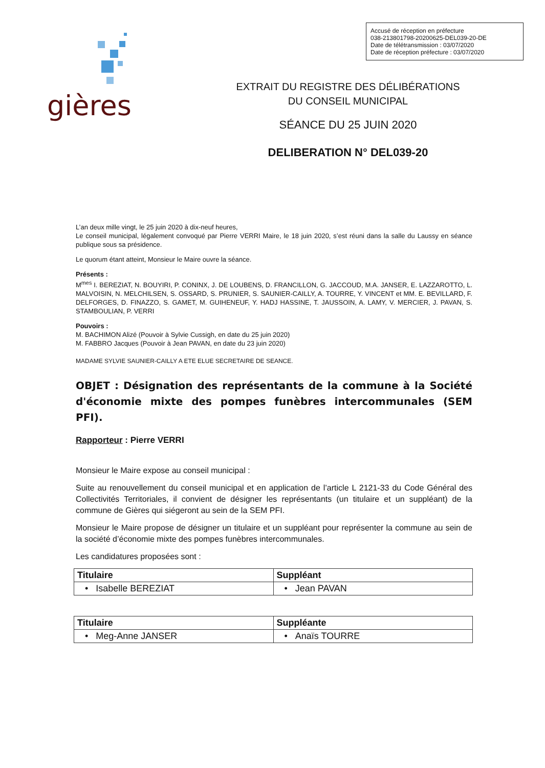Accusé de réception en préfecture
038-213801798-20200625-DEL039-20-DE
Date de télétransmission : 03/07/2020
Date de réception préfecture : 03/07/2020
gières
EXTRAIT DU REGISTRE DES DÉLIBÉRATIONS
DU CONSEIL MUNICIPAL
SÉANCE DU 25 JUIN 2020
DELIBERATION N° DEL039-20
L’an deux mille vingt, le 25 juin 2020 à dix-neuf heures,
Le conseil municipal, légalement convoqué par Pierre VERRI Maire, le 18 juin 2020, s’est réuni dans la salle du Laussy en séance publique sous sa présidence.
Le quorum étant atteint, Monsieur le Maire ouvre la séance.
Présents :
M<sup>mes</sup> I. BEREZIAT, N. BOUYIRI, P. CONINX, J. DE LOUBENS, D. FRANCILLON, G. JACCOUD, M.A. JANSER, E. LAZZAROTTO, L. MALVOISIN, N. MELCHILSEN, S. OSSARD, S. PRUNIER, S. SAUNIER-CAILLY, A. TOURRE, Y. VINCENT et MM. E. BEVILLARD, F. DELFORGES, D. FINAZZO, S. GAMET, M. GUIHENEUF, Y. HADJ HASSINE, T. JAUSSOIN, A. LAMY, V. MERCIER, J. PAVAN, S. STAMBOULIAN, P. VERRI
Pouvoirs :
M. BACHIMON Alizé (Pouvoir à Sylvie Cussigh, en date du 25 juin 2020)
M. FABBRO Jacques (Pouvoir à Jean PAVAN, en date du 23 juin 2020)
MADAME SYLVIE SAUNIER-CAILLY A ETE ELUE SECRETAIRE DE SEANCE.
OBJET : Désignation des représentants de la commune à la Société d'économie mixte des pompes funèbres intercommunales (SEM PFI).
Rapporteur : Pierre VERRI
Monsieur le Maire expose au conseil municipal :
Suite au renouvellement du conseil municipal et en application de l’article L 2121-33 du Code Général des Collectivités Territoriales, il convient de désigner les représentants (un titulaire et un suppléant) de la commune de Gières qui siégeront au sein de la SEM PFI.
Monsieur le Maire propose de désigner un titulaire et un suppléant pour représenter la commune au sein de la société d’économie mixte des pompes funèbres intercommunales.
Les candidatures proposées sont :
| Titulaire | Suppléant |
| --- | --- |
| • Isabelle BEREZIAT | • Jean PAVAN |
| Titulaire | Suppléante |
| --- | --- |
| • Meg-Anne JANSER | • Anaïs TOURRE |